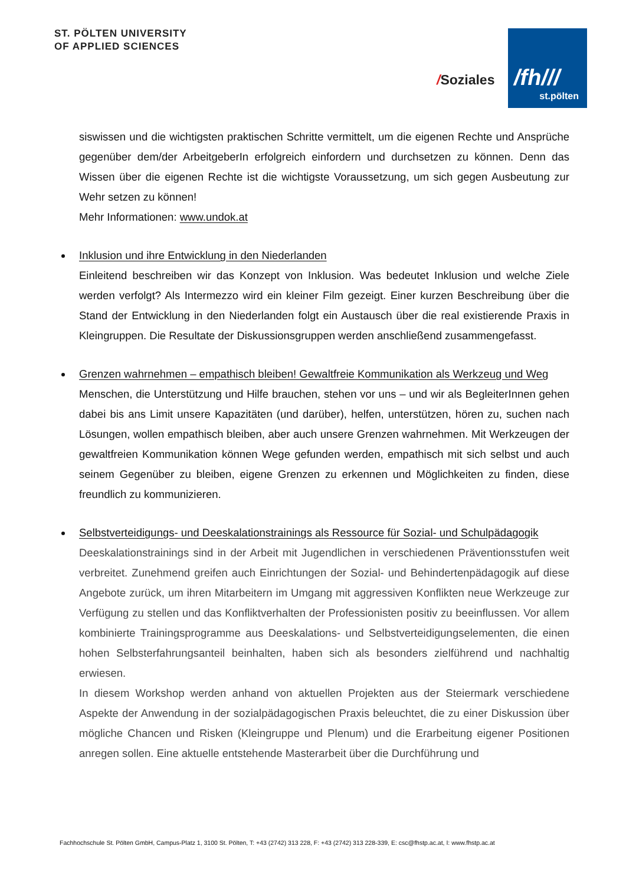ST. PÖLTEN UNIVERSITY
OF APPLIED SCIENCES
/Soziales
/fh///
st.pölten
siswissen und die wichtigsten praktischen Schritte vermittelt, um die eigenen Rechte und Ansprüche gegenüber dem/der ArbeitgeberIn erfolgreich einfordern und durchsetzen zu können. Denn das Wissen über die eigenen Rechte ist die wichtigste Voraussetzung, um sich gegen Ausbeutung zur Wehr setzen zu können!
Mehr Informationen: www.undok.at
Inklusion und ihre Entwicklung in den Niederlanden
Einleitend beschreiben wir das Konzept von Inklusion. Was bedeutet Inklusion und welche Ziele werden verfolgt? Als Intermezzo wird ein kleiner Film gezeigt. Einer kurzen Beschreibung über die Stand der Entwicklung in den Niederlanden folgt ein Austausch über die real existierende Praxis in Kleingruppen. Die Resultate der Diskussionsgruppen werden anschließend zusammengefasst.
Grenzen wahrnehmen – empathisch bleiben! Gewaltfreie Kommunikation als Werkzeug und Weg
Menschen, die Unterstützung und Hilfe brauchen, stehen vor uns – und wir als BegleiterInnen gehen dabei bis ans Limit unsere Kapazitäten (und darüber), helfen, unterstützen, hören zu, suchen nach Lösungen, wollen empathisch bleiben, aber auch unsere Grenzen wahrnehmen. Mit Werkzeugen der gewaltfreien Kommunikation können Wege gefunden werden, empathisch mit sich selbst und auch seinem Gegenüber zu bleiben, eigene Grenzen zu erkennen und Möglichkeiten zu finden, diese freundlich zu kommunizieren.
Selbstverteidigungs- und Deeskalationstrainings als Ressource für Sozial- und Schulpädagogik
Deeskalationstrainings sind in der Arbeit mit Jugendlichen in verschiedenen Präventionsstufen weit verbreitet. Zunehmend greifen auch Einrichtungen der Sozial- und Behindertenpädagogik auf diese Angebote zurück, um ihren Mitarbeitern im Umgang mit aggressiven Konflikten neue Werkzeuge zur Verfügung zu stellen und das Konfliktverhalten der Professionisten positiv zu beeinflussen. Vor allem kombinierte Trainingsprogramme aus Deeskalations- und Selbstverteidigungselementen, die einen hohen Selbsterfahrungsanteil beinhalten, haben sich als besonders zielführend und nachhaltig erwiesen.
In diesem Workshop werden anhand von aktuellen Projekten aus der Steiermark verschiedene Aspekte der Anwendung in der sozialpädagogischen Praxis beleuchtet, die zu einer Diskussion über mögliche Chancen und Risken (Kleingruppe und Plenum) und die Erarbeitung eigener Positionen anregen sollen. Eine aktuelle entstehende Masterarbeit über die Durchführung und
Fachhochschule St. Pölten GmbH, Campus-Platz 1, 3100 St. Pölten, T: +43 (2742) 313 228, F: +43 (2742) 313 228-339, E: csc@fhstp.ac.at, I: www.fhstp.ac.at